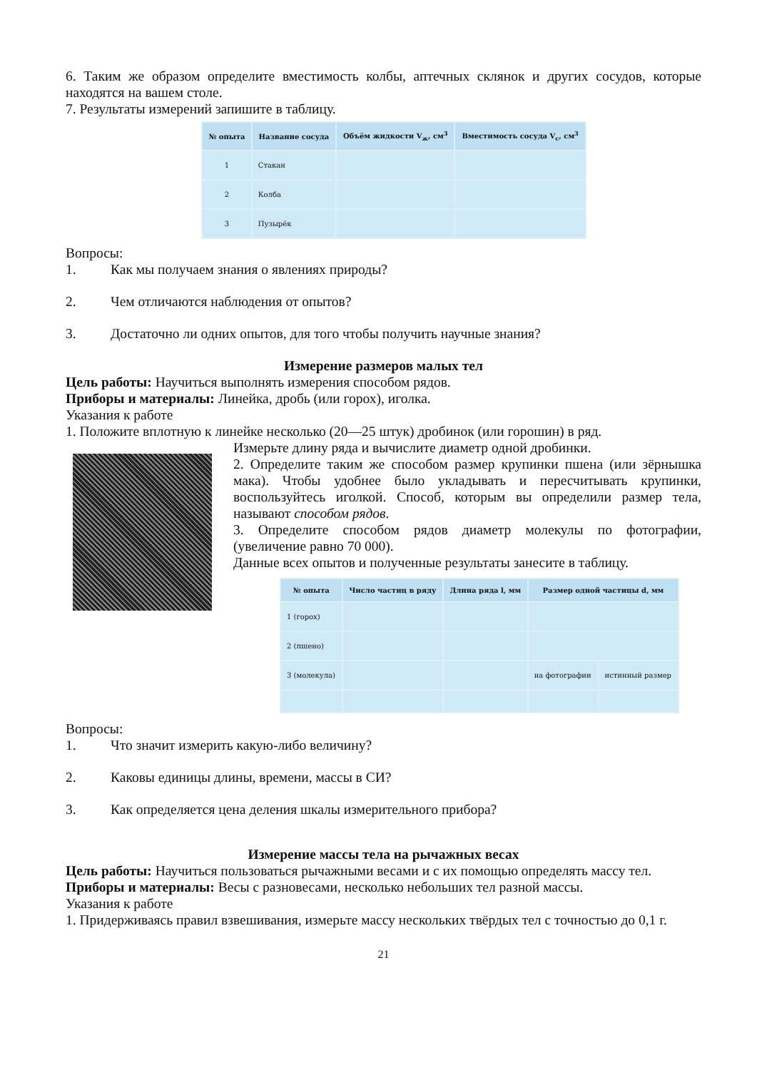6. Таким же образом определите вместимость колбы, аптечных склянок и других сосудов, которые находятся на вашем столе.
7. Результаты измерений запишите в таблицу.
| № опыта | Название сосуда | Объём жидкости V<sub>ж</sub>, см<sup>3</sup> | Вместимость сосуда V<sub>с</sub>, см<sup>3</sup> |
| --- | --- | --- | --- |
| 1 | Стакан | | |
| 2 | Колба | | |
| 3 | Пузырёк | | |
Вопросы:
1. Как мы получаем знания о явлениях природы?
2. Чем отличаются наблюдения от опытов?
3. Достаточно ли одних опытов, для того чтобы получить научные знания?
Измерение размеров малых тел
Цель работы: Научиться выполнять измерения способом рядов.
Приборы и материалы: Линейка, дробь (или горох), иголка.
Указания к работе
1. Положите вплотную к линейке несколько (20—25 штук) дробинок (или горошин) в ряд.
Измерьте длину ряда и вычислите диаметр одной дробинки.
2. Определите таким же способом размер крупинки пшена (или зёрнышка мака). Чтобы удобнее было укладывать и пересчитывать крупинки, воспользуйтесь иголкой. Способ, которым вы определили размер тела, называют способом рядов.
3. Определите способом рядов диаметр молекулы по фотографии, (увеличение равно 70 000).
Данные всех опытов и полученные результаты занесите в таблицу.
| № опыта | Число частиц в ряду | Длина ряда l, мм | Размер одной частицы d, мм | |
| --- | --- | --- | --- | --- |
| 1 (горох) | | | | |
| 2 (пшено) | | | | |
| 3 (молекула) | | | на фотографии | истинный размер |
Вопросы:
1. Что значит измерить какую-либо величину?
2. Каковы единицы длины, времени, массы в СИ?
3. Как определяется цена деления шкалы измерительного прибора?
Измерение массы тела на рычажных весах
Цель работы: Научиться пользоваться рычажными весами и с их помощью определять массу тел.
Приборы и материалы: Весы с разновесами, несколько небольших тел разной массы.
Указания к работе
1. Придерживаясь правил взвешивания, измерьте массу нескольких твёрдых тел с точностью до 0,1 г.
21